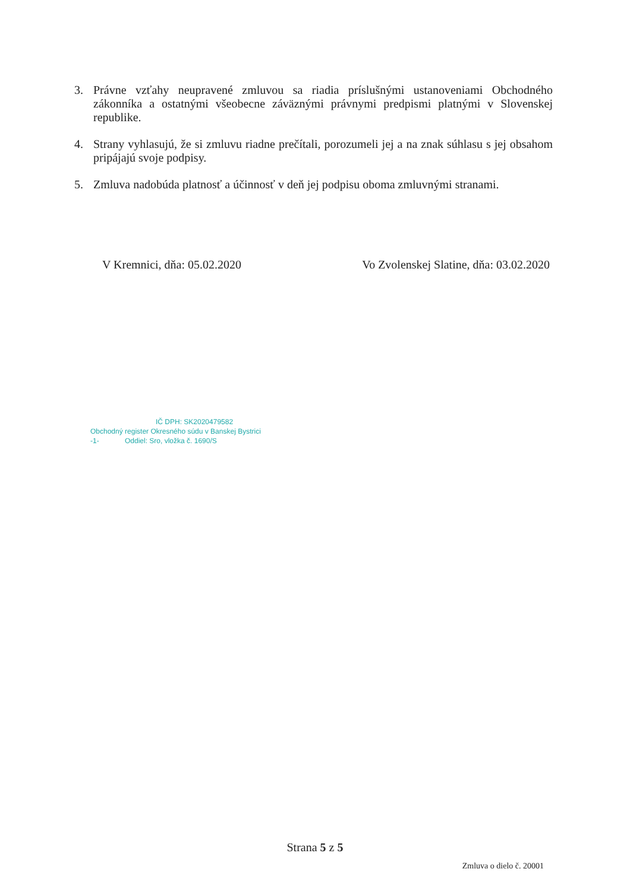3. Právne vzťahy neupravené zmluvou sa riadia príslušnými ustanoveniami Obchodného zákonníka a ostatnými všeobecne záväznými právnymi predpismi platnými v Slovenskej republike.
4. Strany vyhlasujú, že si zmluvu riadne prečítali, porozumeli jej a na znak súhlasu s jej obsahom pripájajú svoje podpisy.
5. Zmluva nadobúda platnosť a účinnosť v deň jej podpisu oboma zmluvnými stranami.
V Kremnici, dňa: 05.02.2020 Vo Zvolenskej Slatine, dňa: 03.02.2020
IČ DPH: SK2020479582
Obchodný register Okresného súdu v Banskej Bystrici
-1- Oddiel: Sro, vložka č. 1690/S
Strana 5 z 5
Zmluva o dielo č. 20001